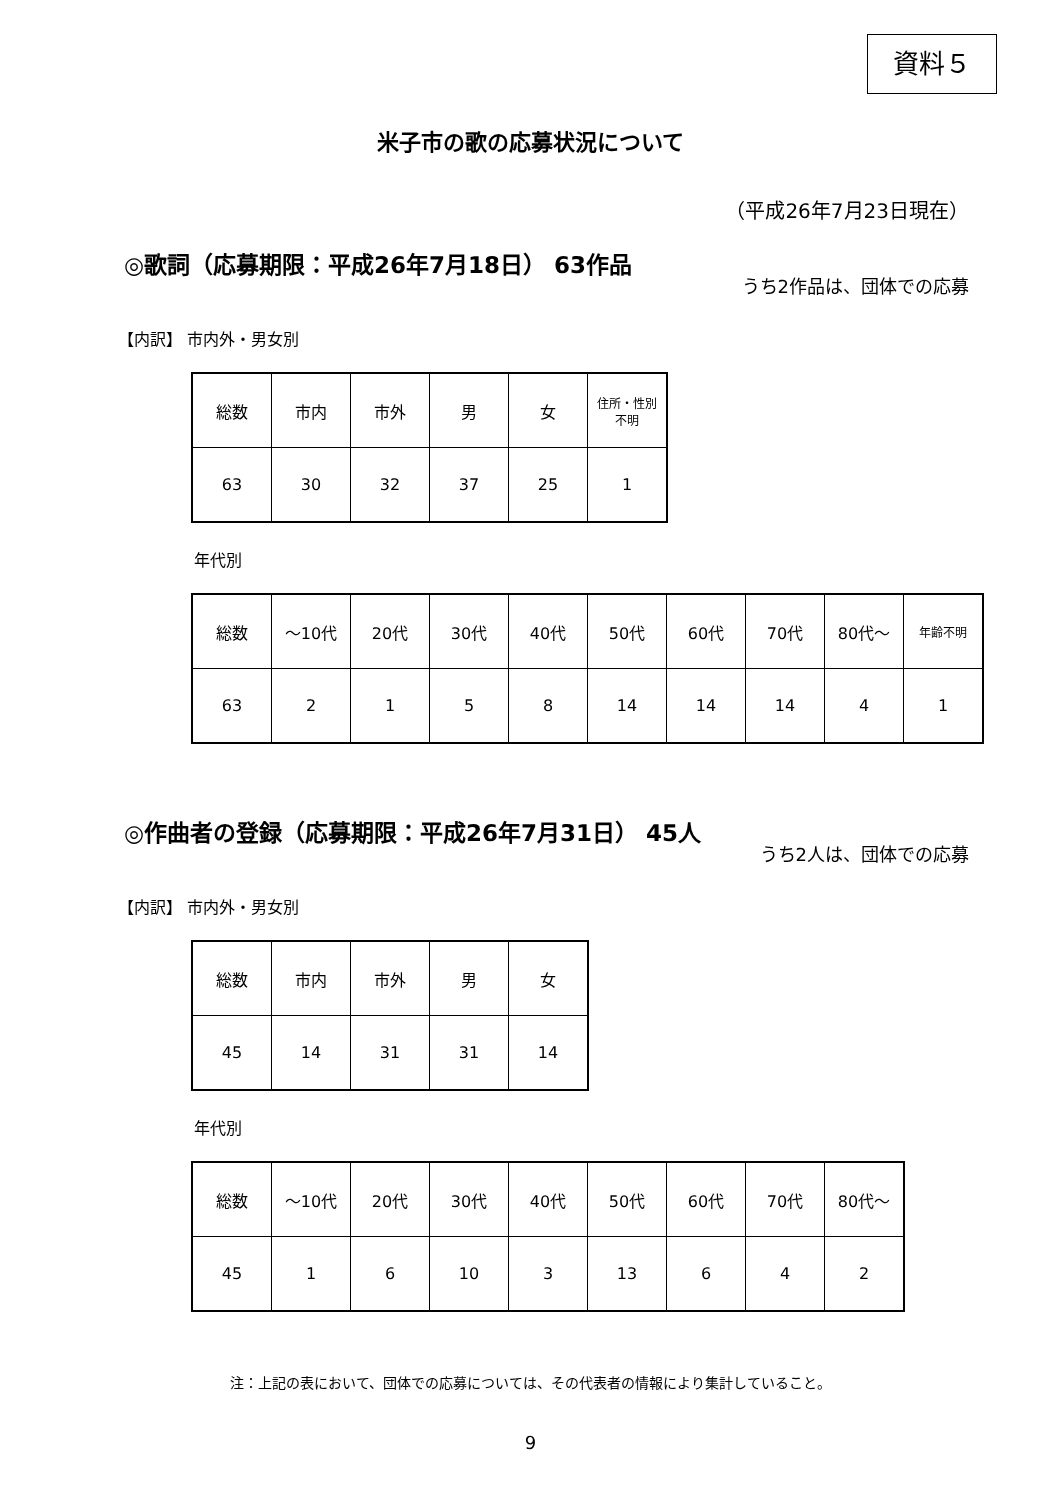資料５
米子市の歌の応募状況について
（平成26年7月23日現在）
◎歌詞（応募期限：平成26年7月18日） 63作品
うち2作品は、団体での応募
【内訳】 市内外・男女別
| 総数 | 市内 | 市外 | 男 | 女 | 住所・性別 不明 |
| 63 | 30 | 32 | 37 | 25 | 1 |
年代別
| 総数 | ～10代 | 20代 | 30代 | 40代 | 50代 | 60代 | 70代 | 80代～ | 年齢不明 |
| 63 | 2 | 1 | 5 | 8 | 14 | 14 | 14 | 4 | 1 |
◎作曲者の登録（応募期限：平成26年7月31日） 45人
うち2人は、団体での応募
【内訳】 市内外・男女別
| 総数 | 市内 | 市外 | 男 | 女 |
| 45 | 14 | 31 | 31 | 14 |
年代別
| 総数 | ～10代 | 20代 | 30代 | 40代 | 50代 | 60代 | 70代 | 80代～ |
| 45 | 1 | 6 | 10 | 3 | 13 | 6 | 4 | 2 |
注：上記の表において、団体での応募については、その代表者の情報により集計していること。
9